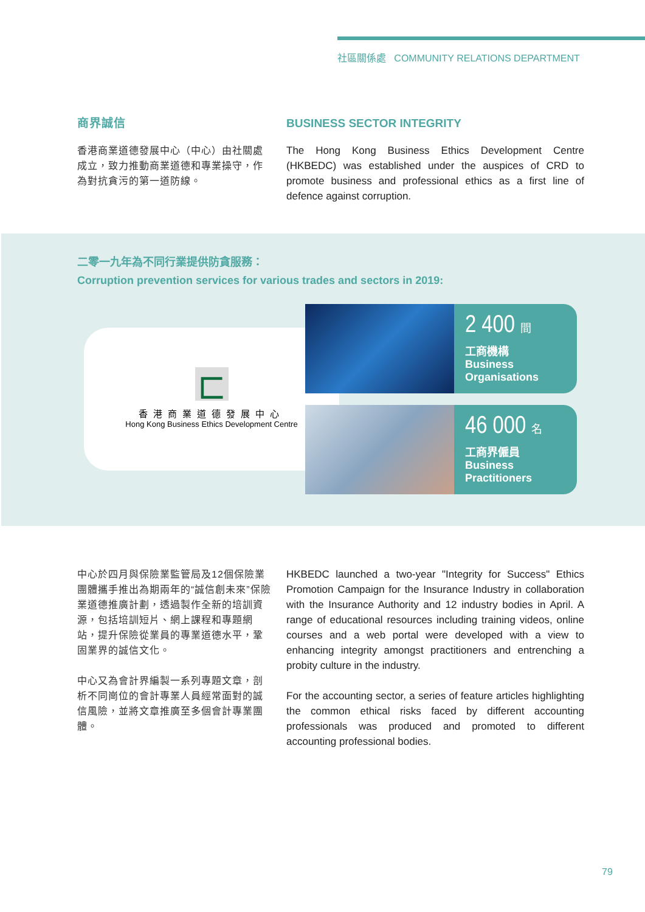社區關係處 COMMUNITY RELATIONS DEPARTMENT
商界誠信
香港商業道德發展中心（中心）由社關處成立，致力推動商業道德和專業操守，作為對抗貪污的第一道防線。
BUSINESS SECTOR INTEGRITY
The Hong Kong Business Ethics Development Centre (HKBEDC) was established under the auspices of CRD to promote business and professional ethics as a first line of defence against corruption.
二零一九年為不同行業提供防貪服務：
Corruption prevention services for various trades and sectors in 2019:
匚
香港商業道德發展中心
Hong Kong Business Ethics Development Centre
2 400 間
工商機構
Business
Organisations
46 000 名
工商界僱員
Business
Practitioners
中心於四月與保險業監管局及12個保險業團體攜手推出為期兩年的“誠信創未來”保險業道德推廣計劃，透過製作全新的培訓資源，包括培訓短片、網上課程和專題網站，提升保險從業員的專業道德水平，鞏固業界的誠信文化。
中心又為會計界編製一系列專題文章，剖析不同崗位的會計專業人員經常面對的誠信風險，並將文章推廣至多個會計專業團體。
HKBEDC launched a two-year "Integrity for Success" Ethics Promotion Campaign for the Insurance Industry in collaboration with the Insurance Authority and 12 industry bodies in April. A range of educational resources including training videos, online courses and a web portal were developed with a view to enhancing integrity amongst practitioners and entrenching a probity culture in the industry.
For the accounting sector, a series of feature articles highlighting the common ethical risks faced by different accounting professionals was produced and promoted to different accounting professional bodies.
79